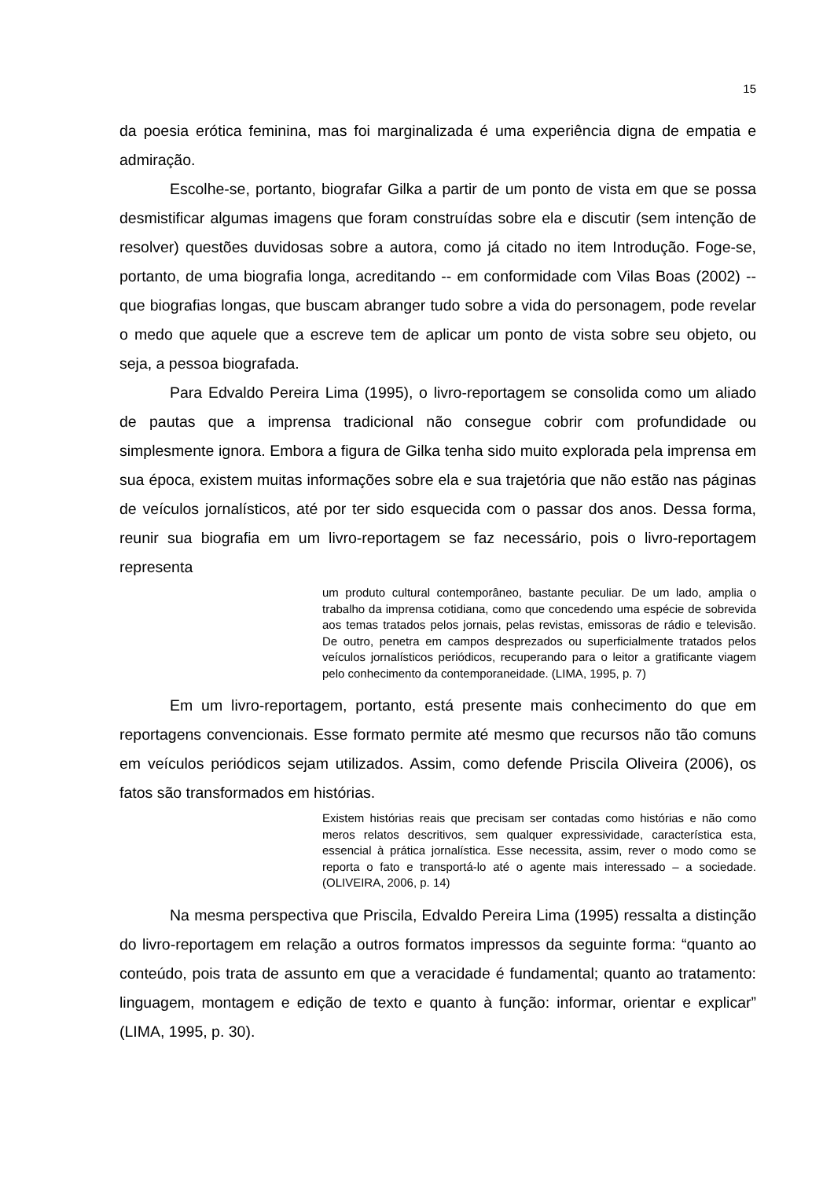15
da poesia erótica feminina, mas foi marginalizada é uma experiência digna de empatia e admiração.
Escolhe-se, portanto, biografar Gilka a partir de um ponto de vista em que se possa desmistificar algumas imagens que foram construídas sobre ela e discutir (sem intenção de resolver) questões duvidosas sobre a autora, como já citado no item Introdução. Foge-se, portanto, de uma biografia longa, acreditando -- em conformidade com Vilas Boas (2002) -- que biografias longas, que buscam abranger tudo sobre a vida do personagem, pode revelar o medo que aquele que a escreve tem de aplicar um ponto de vista sobre seu objeto, ou seja, a pessoa biografada.
Para Edvaldo Pereira Lima (1995), o livro-reportagem se consolida como um aliado de pautas que a imprensa tradicional não consegue cobrir com profundidade ou simplesmente ignora. Embora a figura de Gilka tenha sido muito explorada pela imprensa em sua época, existem muitas informações sobre ela e sua trajetória que não estão nas páginas de veículos jornalísticos, até por ter sido esquecida com o passar dos anos. Dessa forma, reunir sua biografia em um livro-reportagem se faz necessário, pois o livro-reportagem representa
um produto cultural contemporâneo, bastante peculiar. De um lado, amplia o trabalho da imprensa cotidiana, como que concedendo uma espécie de sobrevida aos temas tratados pelos jornais, pelas revistas, emissoras de rádio e televisão. De outro, penetra em campos desprezados ou superficialmente tratados pelos veículos jornalísticos periódicos, recuperando para o leitor a gratificante viagem pelo conhecimento da contemporaneidade. (LIMA, 1995, p. 7)
Em um livro-reportagem, portanto, está presente mais conhecimento do que em reportagens convencionais. Esse formato permite até mesmo que recursos não tão comuns em veículos periódicos sejam utilizados. Assim, como defende Priscila Oliveira (2006), os fatos são transformados em histórias.
Existem histórias reais que precisam ser contadas como histórias e não como meros relatos descritivos, sem qualquer expressividade, característica esta, essencial à prática jornalística. Esse necessita, assim, rever o modo como se reporta o fato e transportá-lo até o agente mais interessado – a sociedade. (OLIVEIRA, 2006, p. 14)
Na mesma perspectiva que Priscila, Edvaldo Pereira Lima (1995) ressalta a distinção do livro-reportagem em relação a outros formatos impressos da seguinte forma: “quanto ao conteúdo, pois trata de assunto em que a veracidade é fundamental; quanto ao tratamento: linguagem, montagem e edição de texto e quanto à função: informar, orientar e explicar” (LIMA, 1995, p. 30).